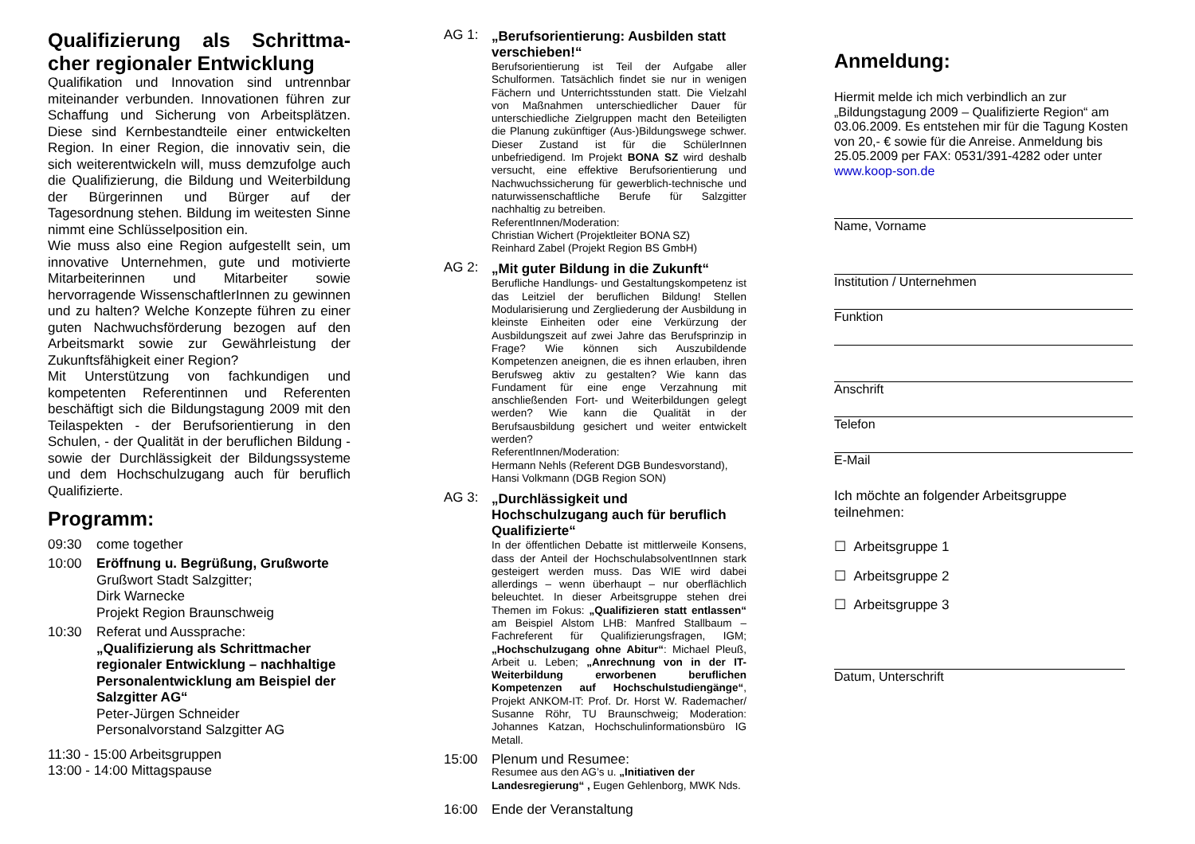Qualifizierung als Schrittma-cher regionaler Entwicklung
Qualifikation und Innovation sind untrennbar miteinander verbunden. Innovationen führen zur Schaffung und Sicherung von Arbeitsplätzen. Diese sind Kernbestandteile einer entwickelten Region. In einer Region, die innovativ sein, die sich weiterentwickeln will, muss demzufolge auch die Qualifizierung, die Bildung und Weiterbildung der Bürgerinnen und Bürger auf der Tagesordnung stehen. Bildung im weitesten Sinne nimmt eine Schlüsselposition ein.
Wie muss also eine Region aufgestellt sein, um innovative Unternehmen, gute und motivierte Mitarbeiterinnen und Mitarbeiter sowie hervorragende WissenschaftlerInnen zu gewinnen und zu halten? Welche Konzepte führen zu einer guten Nachwuchsförderung bezogen auf den Arbeitsmarkt sowie zur Gewährleistung der Zukunftsfähigkeit einer Region?
Mit Unterstützung von fachkundigen und kompetenten Referentinnen und Referenten beschäftigt sich die Bildungstagung 2009 mit den Teilaspekten - der Berufsorientierung in den Schulen, - der Qualität in der beruflichen Bildung - sowie der Durchlässigkeit der Bildungssysteme und dem Hochschulzugang auch für beruflich Qualifizierte.
Programm:
09:30 come together
10:00 Eröffnung u. Begrüßung, Grußworte
Grußwort Stadt Salzgitter;
Dirk Warnecke
Projekt Region Braunschweig
10:30 Referat und Aussprache:
„Qualifizierung als Schrittmacher regionaler Entwicklung – nachhaltige Personalentwicklung am Beispiel der Salzgitter AG“
Peter-Jürgen Schneider
Personalvorstand Salzgitter AG
11:30 - 15:00 Arbeitsgruppen
13:00 - 14:00 Mittagspause
AG 1:
„Berufsorientierung: Ausbilden statt verschieben!“
Berufsorientierung ist Teil der Aufgabe aller Schulformen. Tatsächlich findet sie nur in wenigen Fächern und Unterrichtsstunden statt. Die Vielzahl von Maßnahmen unterschiedlicher Dauer für unterschiedliche Zielgruppen macht den Beteiligten die Planung zukünftiger (Aus-)Bildungswege schwer. Dieser Zustand ist für die SchülerInnen unbefriedigend. Im Projekt BONA SZ wird deshalb versucht, eine effektive Berufsorientierung und Nachwuchssicherung für gewerblich-technische und naturwissenschaftliche Berufe für Salzgitter nachhaltig zu betreiben.
ReferentInnen/Moderation:
Christian Wichert (Projektleiter BONA SZ)
Reinhard Zabel (Projekt Region BS GmbH)
AG 2:
„Mit guter Bildung in die Zukunft“
Berufliche Handlungs- und Gestaltungskompetenz ist das Leitziel der beruflichen Bildung! Stellen Modularisierung und Zergliederung der Ausbildung in kleinste Einheiten oder eine Verkürzung der Ausbildungszeit auf zwei Jahre das Berufsprinzip in Frage? Wie können sich Auszubildende Kompetenzen aneignen, die es ihnen erlauben, ihren Berufsweg aktiv zu gestalten? Wie kann das Fundament für eine enge Verzahnung mit anschließenden Fort- und Weiterbildungen gelegt werden? Wie kann die Qualität in der Berufsausbildung gesichert und weiter entwickelt werden?
ReferentInnen/Moderation:
Hermann Nehls (Referent DGB Bundesvorstand),
Hansi Volkmann (DGB Region SON)
AG 3:
„Durchlässigkeit und Hochschulzugang auch für beruflich Qualifizierte“
In der öffentlichen Debatte ist mittlerweile Konsens, dass der Anteil der HochschulabsolventInnen stark gesteigert werden muss. Das WIE wird dabei allerdings – wenn überhaupt – nur oberflächlich beleuchtet. In dieser Arbeitsgruppe stehen drei Themen im Fokus: „Qualifizieren statt entlassen“ am Beispiel Alstom LHB: Manfred Stallbaum – Fachreferent für Qualifizierungsfragen, IGM; „Hochschulzugang ohne Abitur“: Michael Pleuß, Arbeit u. Leben; „Anrechnung von in der IT-Weiterbildung erworbenen beruflichen Kompetenzen auf Hochschulstudiengänge“, Projekt ANKOM-IT: Prof. Dr. Horst W. Rademacher/ Susanne Röhr, TU Braunschweig; Moderation: Johannes Katzan, Hochschulinformationsbüro IG Metall.
15:00 Plenum und Resumee:
Resumee aus den AG’s u. „Initiativen der Landesregierung“ , Eugen Gehlenborg, MWK Nds.
16:00 Ende der Veranstaltung
Anmeldung:
Hiermit melde ich mich verbindlich an zur „Bildungstagung 2009 – Qualifizierte Region“ am 03.06.2009. Es entstehen mir für die Tagung Kosten von 20,- € sowie für die Anreise. Anmeldung bis 25.05.2009 per FAX: 0531/391-4282 oder unter www.koop-son.de
Name, Vorname
Institution / Unternehmen
Funktion
Anschrift
Telefon
E-Mail
Ich möchte an folgender Arbeitsgruppe teilnehmen:
☐ Arbeitsgruppe 1
☐ Arbeitsgruppe 2
☐ Arbeitsgruppe 3
Datum, Unterschrift